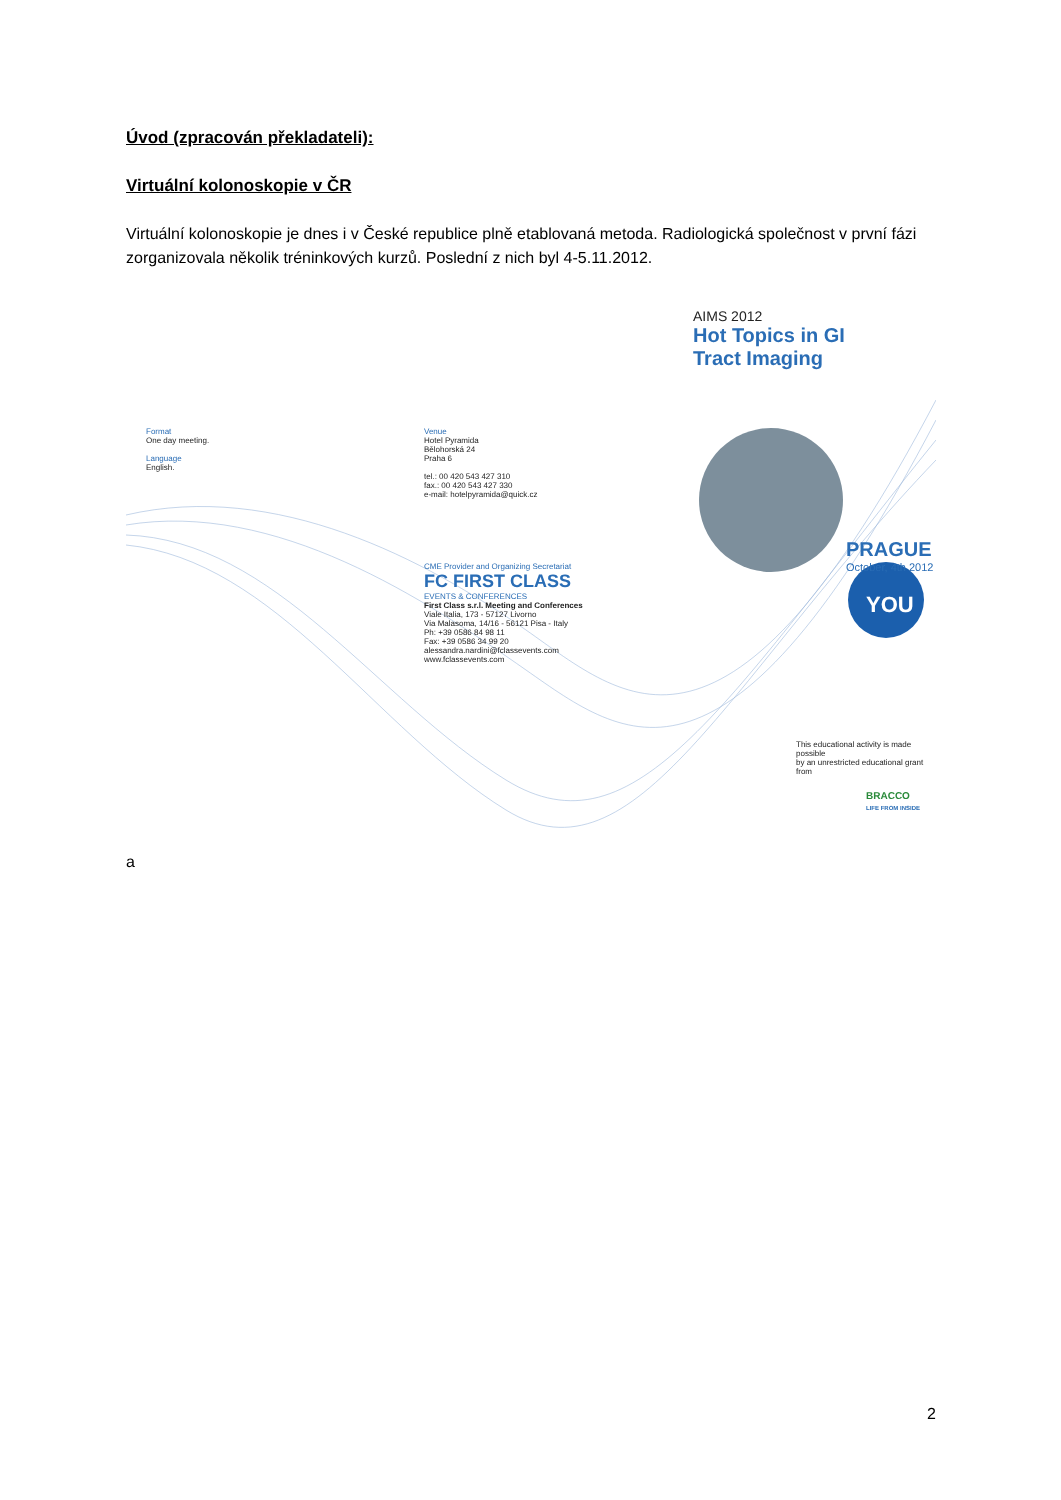Úvod (zpracován překladateli):
Virtuální kolonoskopie v ČR
Virtuální kolonoskopie je dnes i v České republice plně etablovaná metoda. Radiologická společnost v první fázi zorganizovala několik tréninkových kurzů. Poslední z nich byl 4-5.11.2012.
AIMS 2012
Hot Topics in GI
Tract Imaging
Format
One day meeting.
Language
English.
Venue
Hotel Pyramida
Bělohorská 24
Praha 6
tel.: 00 420 543 427 310
fax.: 00 420 543 427 330
e-mail: hotelpyramida@quick.cz
CME Provider and Organizing Secretariat
FC FIRST CLASS
EVENTS & CONFERENCES
First Class s.r.l. Meeting and Conferences
Viale Italia, 173 - 57127 Livorno
Via Malasoma, 14/16 - 56121 Pisa - Italy
Ph: +39 0586 84 98 11
Fax: +39 0586 34 99 20
alessandra.nardini@fclassevents.com
www.fclassevents.com
PRAGUE
October, 4th 2012
YOU
This educational activity is made possible
by an unrestricted educational grant from
BRACCO
LIFE FROM INSIDE
a
2